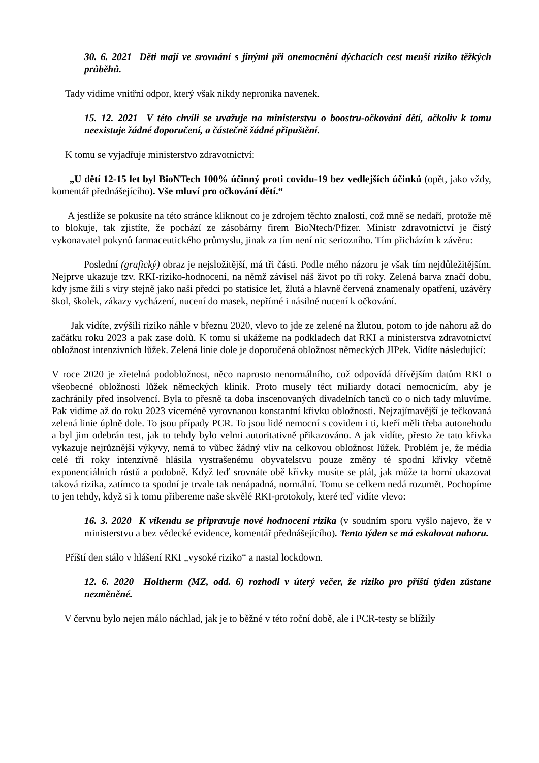30. 6. 2021 Děti mají ve srovnání s jinými při onemocnění dýchacích cest menší riziko těžkých průběhů.
Tady vidíme vnitřní odpor, který však nikdy nepronika navenek.
15. 12. 2021 V této chvíli se uvažuje na ministerstvu o boostru-očkování dětí, ačkoliv k tomu neexistuje žádné doporučení, a částečně žádné připuštění.
K tomu se vyjadřuje ministerstvo zdravotnictví:
„U dětí 12-15 let byl BioNTech 100% účinný proti covidu-19 bez vedlejších účinků (opět, jako vždy, komentář přednášejícího). Vše mluví pro očkování dětí.“
A jestliže se pokusíte na této stránce kliknout co je zdrojem těchto znalostí, což mně se nedaří, protože mě to blokuje, tak zjistíte, že pochází ze zásobárny firem BioNtech/Pfizer. Ministr zdravotnictví je čistý vykonavatel pokynů farmaceutického průmyslu, jinak za tím není nic seriozního. Tím přicházím k závěru:
Poslední (grafický) obraz je nejsložitější, má tři části. Podle mého názoru je však tím nejdůležitějším. Nejprve ukazuje tzv. RKI-riziko-hodnocení, na němž závisel náš život po tři roky. Zelená barva značí dobu, kdy jsme žili s viry stejně jako naši předci po statisíce let, žlutá a hlavně červená znamenaly opatření, uzávěry škol, školek, zákazy vycházení, nucení do masek, nepřímé i násilné nucení k očkování.
Jak vidíte, zvýšili riziko náhle v březnu 2020, vlevo to jde ze zelené na žlutou, potom to jde nahoru až do začátku roku 2023 a pak zase dolů. K tomu si ukážeme na podkladech dat RKI a ministerstva zdravotnictví obložnost intenzivních lůžek. Zelená linie dole je doporučená obložnost německých JIPek. Vidíte následující:
V roce 2020 je zřetelná podobložnost, něco naprosto nenormálního, což odpovídá dřívějším datům RKI o všeobecné obložnosti lůžek německých klinik. Proto musely téct miliardy dotací nemocnicím, aby je zachránily před insolvencí. Byla to přesně ta doba inscenovaných divadelních tanců co o nich tady mluvíme. Pak vidíme až do roku 2023 víceméně vyrovnanou konstantní křivku obložnosti. Nejzajímavější je tečkovaná zelená linie úplně dole. To jsou případy PCR. To jsou lidé nemocní s covidem i ti, kteří měli třeba autonehodu a byl jim odebrán test, jak to tehdy bylo velmi autoritativně přikazováno. A jak vidíte, přesto že tato křivka vykazuje nejrůznější výkyvy, nemá to vůbec žádný vliv na celkovou obložnost lůžek. Problém je, že média celé tři roky intenzívně hlásila vystrašenému obyvatelstvu pouze změny té spodní křivky včetně exponenciálních růstů a podobně. Když teď srovnáte obě křivky musíte se ptát, jak může ta horní ukazovat taková rizika, zatímco ta spodní je trvale tak nenápadná, normální. Tomu se celkem nedá rozumět. Pochopíme to jen tehdy, když si k tomu přibereme naše skvělé RKI-protokoly, které teď vidíte vlevo:
16. 3. 2020 K víkendu se připravuje nové hodnocení rizika (v soudním sporu vyšlo najevo, že v ministerstvu a bez vědecké evidence, komentář přednášejícího). Tento týden se má eskalovat nahoru.
Příští den stálo v hlášení RKI „vysoké riziko“ a nastal lockdown.
12. 6. 2020 Holtherm (MZ, odd. 6) rozhodl v úterý večer, že riziko pro příští týden zůstane nezměněné.
V červnu bylo nejen málo náchlad, jak je to běžné v této roční době, ale i PCR-testy se blížily